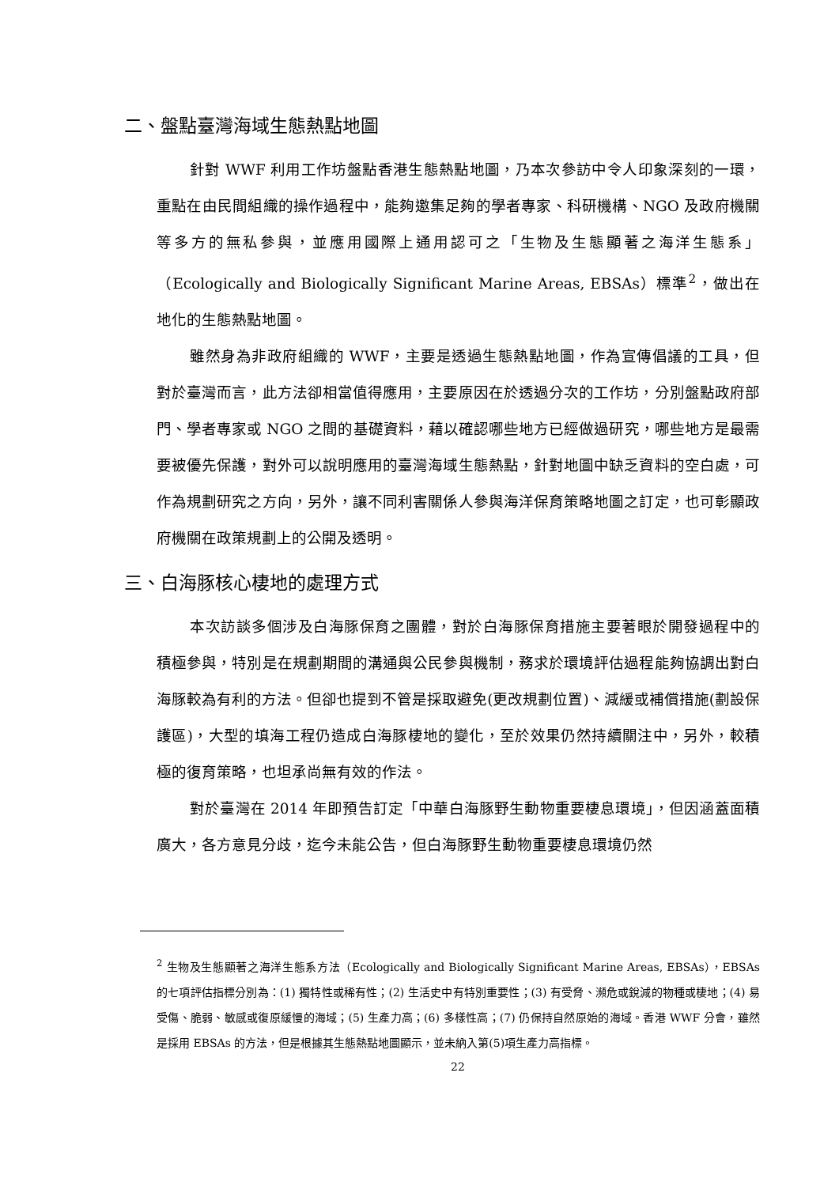二、盤點臺灣海域生態熱點地圖
針對 WWF 利用工作坊盤點香港生態熱點地圖，乃本次參訪中令人印象深刻的一環，重點在由民間組織的操作過程中，能夠邀集足夠的學者專家、科研機構、NGO 及政府機關等多方的無私參與，並應用國際上通用認可之「生物及生態顯著之海洋生態系」（Ecologically and Biologically Significant Marine Areas, EBSAs）標準<sup>2</sup>，做出在地化的生態熱點地圖。
雖然身為非政府組織的 WWF，主要是透過生態熱點地圖，作為宣傳倡議的工具，但對於臺灣而言，此方法卻相當值得應用，主要原因在於透過分次的工作坊，分別盤點政府部門、學者專家或 NGO 之間的基礎資料，藉以確認哪些地方已經做過研究，哪些地方是最需要被優先保護，對外可以說明應用的臺灣海域生態熱點，針對地圖中缺乏資料的空白處，可作為規劃研究之方向，另外，讓不同利害關係人參與海洋保育策略地圖之訂定，也可彰顯政府機關在政策規劃上的公開及透明。
三、白海豚核心棲地的處理方式
本次訪談多個涉及白海豚保育之團體，對於白海豚保育措施主要著眼於開發過程中的積極參與，特別是在規劃期間的溝通與公民參與機制，務求於環境評估過程能夠協調出對白海豚較為有利的方法。但卻也提到不管是採取避免(更改規劃位置)、減緩或補償措施(劃設保護區)，大型的填海工程仍造成白海豚棲地的變化，至於效果仍然持續關注中，另外，較積極的復育策略，也坦承尚無有效的作法。
對於臺灣在 2014 年即預告訂定「中華白海豚野生動物重要棲息環境」，但因涵蓋面積廣大，各方意見分歧，迄今未能公告，但白海豚野生動物重要棲息環境仍然
<sup>2</sup> 生物及生態顯著之海洋生態系方法（Ecologically and Biologically Significant Marine Areas, EBSAs），EBSAs 的七項評估指標分別為：(1) 獨特性或稀有性；(2) 生活史中有特別重要性；(3) 有受脅、瀕危或銳減的物種或棲地；(4) 易受傷、脆弱、敏感或復原緩慢的海域；(5) 生產力高；(6) 多樣性高；(7) 仍保持自然原始的海域。香港 WWF 分會，雖然是採用 EBSAs 的方法，但是根據其生態熱點地圖顯示，並未納入第(5)項生產力高指標。
22